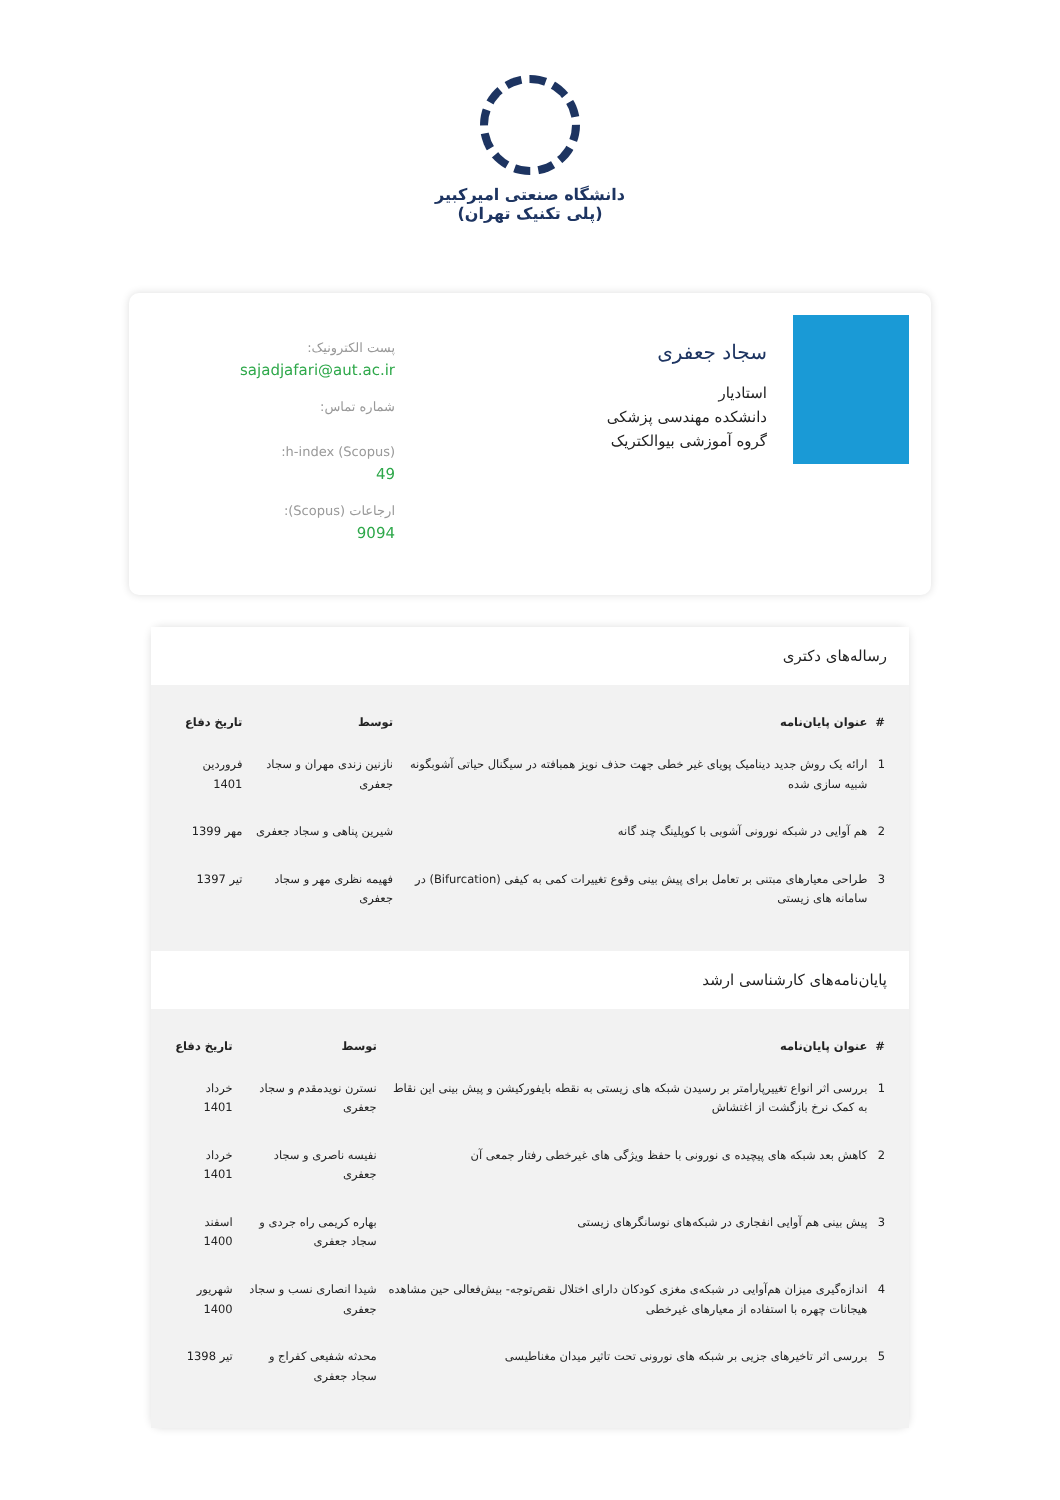دانشگاه صنعتی امیرکبیر
(پلی تکنیک تهران)
سجاد جعفری
استادیار
دانشکده مهندسی پزشکی
گروه آموزشی بیوالکتریک
پست الکترونیک:
sajadjafari@aut.ac.ir
شماره تماس:
h-index (Scopus):
49
ارجاعات (Scopus):
9094
رساله‌های دکتری
| # | عنوان پایان‌نامه | توسط | تاریخ دفاع |
| --- | --- | --- | --- |
| 1 | ارائه یک روش جدید دینامیک پویای غیر خطی جهت حذف نویز همبافته در سیگنال حیاتی آشوبگونه شبیه سازی شده | نازنین زندی مهران و سجاد جعفری | فروردین 1401 |
| 2 | هم آوایی در شبکه نورونی آشوبی با کوپلینگ چند گانه | شیرین پناهی و سجاد جعفری | مهر 1399 |
| 3 | طراحی معیارهای مبتنی بر تعامل برای پیش بینی وقوع تغییرات کمی به کیفی (Bifurcation) در سامانه های زیستی | فهیمه نظری مهر و سجاد جعفری | تیر 1397 |
پایان‌نامه‌های کارشناسی ارشد
| # | عنوان پایان‌نامه | توسط | تاریخ دفاع |
| --- | --- | --- | --- |
| 1 | بررسی اثر انواع تغییرپارامتر بر رسیدن شبکه های زیستی به نقطه بایفورکیشن و پیش بینی این نقاط به کمک نرخ بازگشت از اغتشاش | نسترن نویدمقدم و سجاد جعفری | خرداد 1401 |
| 2 | کاهش بعد شبکه های پیچیده ی نورونی با حفظ ویژگی های غیرخطی رفتار جمعی آن | نفیسه ناصری و سجاد جعفری | خرداد 1401 |
| 3 | پیش بینی هم آوایی انفجاری در شبکه‌های نوسانگرهای زیستی | بهاره کریمی راه جردی و سجاد جعفری | اسفند 1400 |
| 4 | اندازه‌گیری میزان هم‌آوایی در شبکه‌ی مغزی کودکان دارای اختلال نقص‌توجه- بیش‌فعالی حین مشاهده هیجانات چهره با استفاده از معیارهای غیرخطی | شیدا انصاری نسب و سجاد جعفری | شهریور 1400 |
| 5 | بررسی اثر تاخیرهای جزیی بر شبکه های نورونی تحت تاثیر میدان مغناطیسی | محدثه شفیعی کفراج و سجاد جعفری | تیر 1398 |